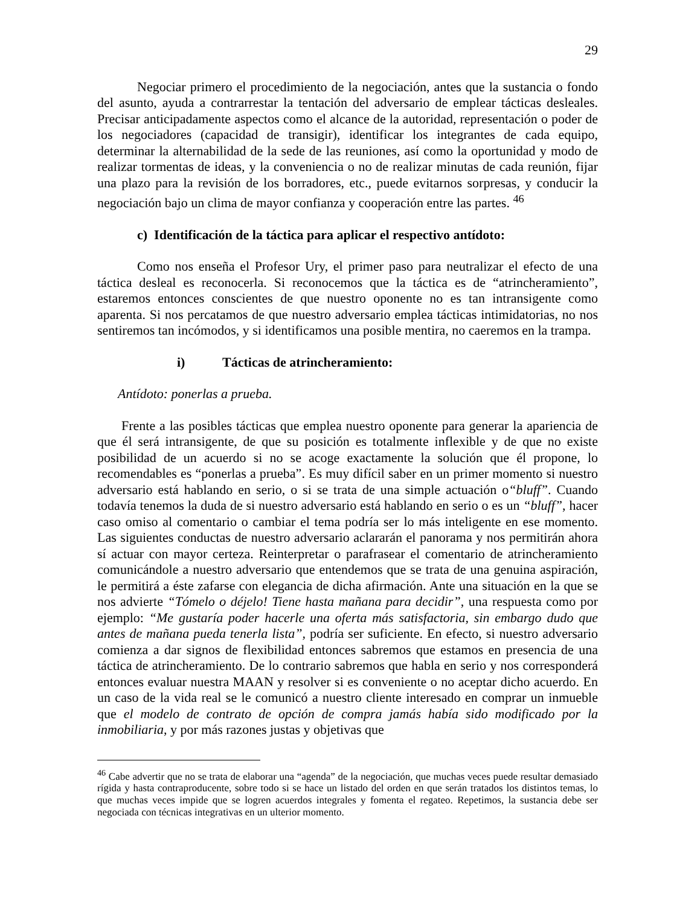29
Negociar primero el procedimiento de la negociación, antes que la sustancia o fondo del asunto, ayuda a contrarrestar la tentación del adversario de emplear tácticas desleales. Precisar anticipadamente aspectos como el alcance de la autoridad, representación o poder de los negociadores (capacidad de transigir), identificar los integrantes de cada equipo, determinar la alternabilidad de la sede de las reuniones, así como la oportunidad y modo de realizar tormentas de ideas, y la conveniencia o no de realizar minutas de cada reunión, fijar una plazo para la revisión de los borradores, etc., puede evitarnos sorpresas, y conducir la negociación bajo un clima de mayor confianza y cooperación entre las partes. <sup>46</sup>
c) Identificación de la táctica para aplicar el respectivo antídoto:
Como nos enseña el Profesor Ury, el primer paso para neutralizar el efecto de una táctica desleal es reconocerla. Si reconocemos que la táctica es de “atrincheramiento”, estaremos entonces conscientes de que nuestro oponente no es tan intransigente como aparenta. Si nos percatamos de que nuestro adversario emplea tácticas intimidatorias, no nos sentiremos tan incómodos, y si identificamos una posible mentira, no caeremos en la trampa.
i) Tácticas de atrincheramiento:
Antídoto: ponerlas a prueba.
Frente a las posibles tácticas que emplea nuestro oponente para generar la apariencia de que él será intransigente, de que su posición es totalmente inflexible y de que no existe posibilidad de un acuerdo si no se acoge exactamente la solución que él propone, lo recomendables es “ponerlas a prueba”. Es muy difícil saber en un primer momento si nuestro adversario está hablando en serio, o si se trata de una simple actuación o“bluff”. Cuando todavía tenemos la duda de si nuestro adversario está hablando en serio o es un “bluff”, hacer caso omiso al comentario o cambiar el tema podría ser lo más inteligente en ese momento. Las siguientes conductas de nuestro adversario aclararán el panorama y nos permitirán ahora sí actuar con mayor certeza. Reinterpretar o parafrasear el comentario de atrincheramiento comunicándole a nuestro adversario que entendemos que se trata de una genuina aspiración, le permitirá a éste zafarse con elegancia de dicha afirmación. Ante una situación en la que se nos advierte “Tómelo o déjelo! Tiene hasta mañana para decidir”, una respuesta como por ejemplo: “Me gustaría poder hacerle una oferta más satisfactoria, sin embargo dudo que antes de mañana pueda tenerla lista”, podría ser suficiente. En efecto, si nuestro adversario comienza a dar signos de flexibilidad entonces sabremos que estamos en presencia de una táctica de atrincheramiento. De lo contrario sabremos que habla en serio y nos corresponderá entonces evaluar nuestra MAAN y resolver si es conveniente o no aceptar dicho acuerdo. En un caso de la vida real se le comunicó a nuestro cliente interesado en comprar un inmueble que el modelo de contrato de opción de compra jamás había sido modificado por la inmobiliaria, y por más razones justas y objetivas que
<sup>46</sup> Cabe advertir que no se trata de elaborar una “agenda” de la negociación, que muchas veces puede resultar demasiado rígida y hasta contraproducente, sobre todo si se hace un listado del orden en que serán tratados los distintos temas, lo que muchas veces impide que se logren acuerdos integrales y fomenta el regateo. Repetimos, la sustancia debe ser negociada con técnicas integrativas en un ulterior momento.